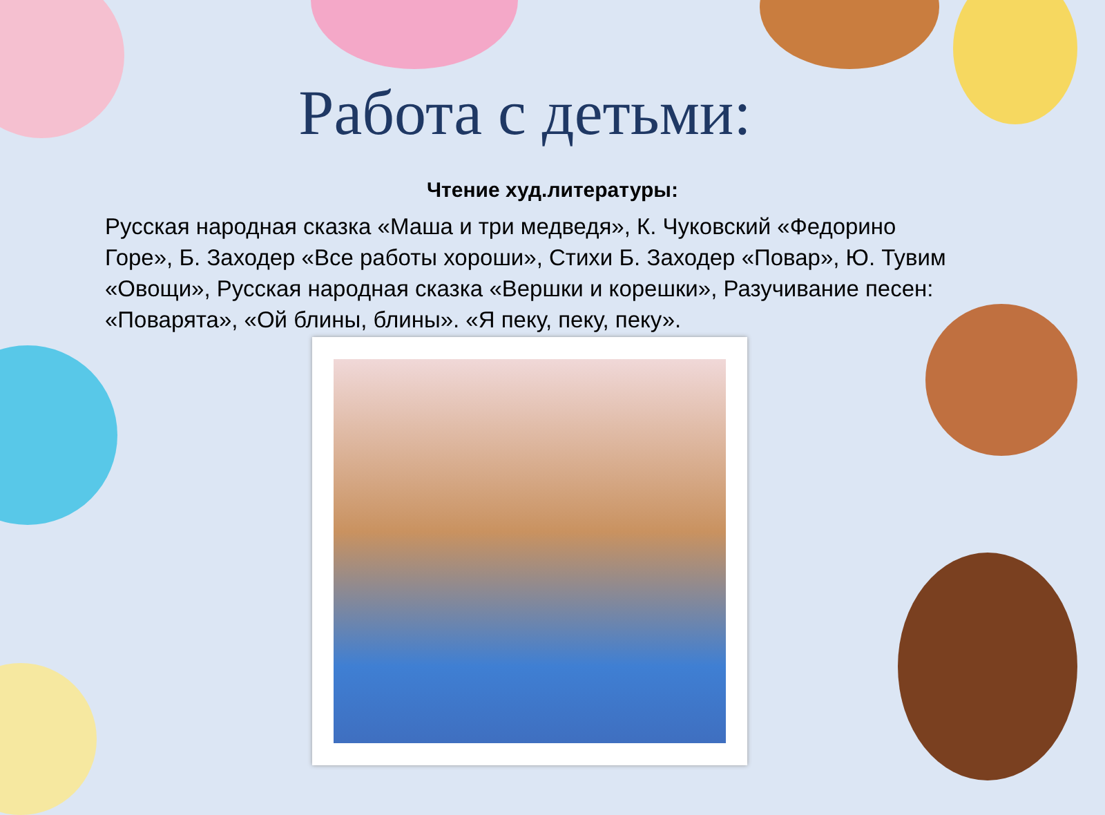Работа с детьми:
Чтение худ.литературы:
Русская народная сказка «Маша и три медведя», К. Чуковский «Федорино Горе», Б. Заходер «Все работы хороши», Стихи Б. Заходер «Повар», Ю. Тувим «Овощи», Русская народная сказка «Вершки и корешки», Разучивание песен: «Поварята», «Ой блины, блины». «Я пеку, пеку, пеку».